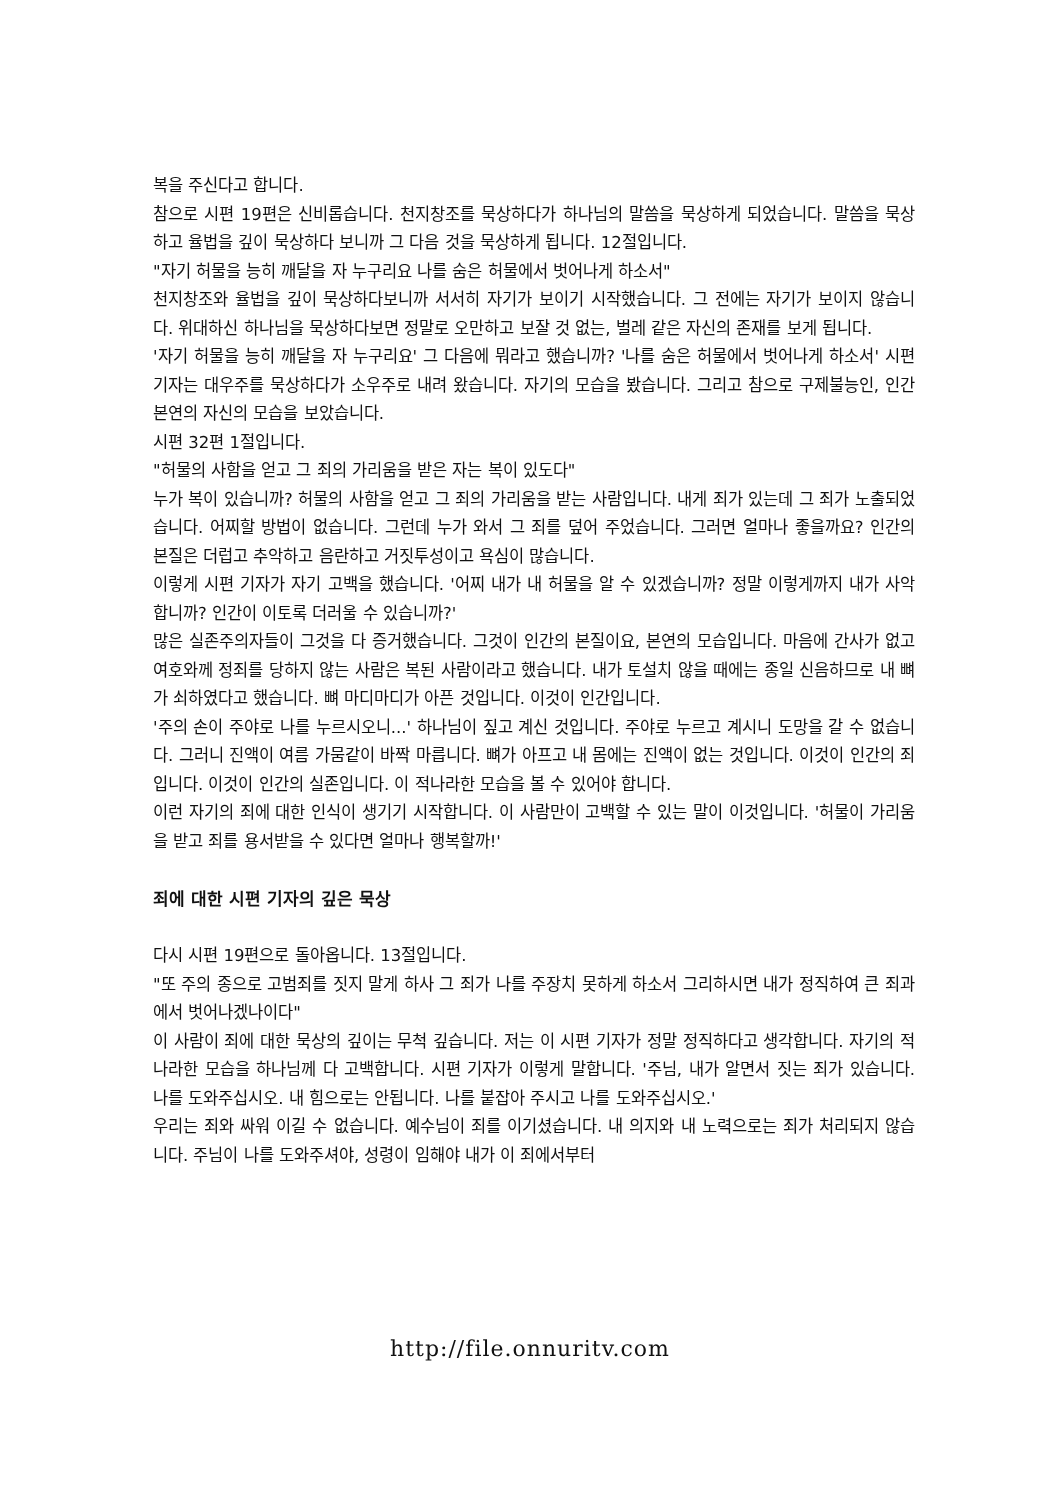복을 주신다고 합니다.
참으로 시편 19편은 신비롭습니다. 천지창조를 묵상하다가 하나님의 말씀을 묵상하게 되었습니다. 말씀을 묵상하고 율법을 깊이 묵상하다 보니까 그 다음 것을 묵상하게 됩니다. 12절입니다.
"자기 허물을 능히 깨달을 자 누구리요 나를 숨은 허물에서 벗어나게 하소서"
천지창조와 율법을 깊이 묵상하다보니까 서서히 자기가 보이기 시작했습니다. 그 전에는 자기가 보이지 않습니다. 위대하신 하나님을 묵상하다보면 정말로 오만하고 보잘 것 없는, 벌레 같은 자신의 존재를 보게 됩니다.
'자기 허물을 능히 깨달을 자 누구리요' 그 다음에 뭐라고 했습니까? '나를 숨은 허물에서 벗어나게 하소서' 시편 기자는 대우주를 묵상하다가 소우주로 내려 왔습니다. 자기의 모습을 봤습니다. 그리고 참으로 구제불능인, 인간 본연의 자신의 모습을 보았습니다.
시편 32편 1절입니다.
"허물의 사함을 얻고 그 죄의 가리움을 받은 자는 복이 있도다"
누가 복이 있습니까? 허물의 사함을 얻고 그 죄의 가리움을 받는 사람입니다. 내게 죄가 있는데 그 죄가 노출되었습니다. 어찌할 방법이 없습니다. 그런데 누가 와서 그 죄를 덮어 주었습니다. 그러면 얼마나 좋을까요? 인간의 본질은 더럽고 추악하고 음란하고 거짓투성이고 욕심이 많습니다.
이렇게 시편 기자가 자기 고백을 했습니다. '어찌 내가 내 허물을 알 수 있겠습니까? 정말 이렇게까지 내가 사악합니까? 인간이 이토록 더러울 수 있습니까?'
많은 실존주의자들이 그것을 다 증거했습니다. 그것이 인간의 본질이요, 본연의 모습입니다. 마음에 간사가 없고 여호와께 정죄를 당하지 않는 사람은 복된 사람이라고 했습니다. 내가 토설치 않을 때에는 종일 신음하므로 내 뼈가 쇠하였다고 했습니다. 뼈 마디마디가 아픈 것입니다. 이것이 인간입니다.
'주의 손이 주야로 나를 누르시오니...' 하나님이 짚고 계신 것입니다. 주야로 누르고 계시니 도망을 갈 수 없습니다. 그러니 진액이 여름 가뭄같이 바짝 마릅니다. 뼈가 아프고 내 몸에는 진액이 없는 것입니다. 이것이 인간의 죄입니다. 이것이 인간의 실존입니다. 이 적나라한 모습을 볼 수 있어야 합니다.
이런 자기의 죄에 대한 인식이 생기기 시작합니다. 이 사람만이 고백할 수 있는 말이 이것입니다. '허물이 가리움을 받고 죄를 용서받을 수 있다면 얼마나 행복할까!'
죄에 대한 시편 기자의 깊은 묵상
다시 시편 19편으로 돌아옵니다. 13절입니다.
"또 주의 종으로 고범죄를 짓지 말게 하사 그 죄가 나를 주장치 못하게 하소서 그리하시면 내가 정직하여 큰 죄과에서 벗어나겠나이다"
이 사람이 죄에 대한 묵상의 깊이는 무척 깊습니다. 저는 이 시편 기자가 정말 정직하다고 생각합니다. 자기의 적나라한 모습을 하나님께 다 고백합니다. 시편 기자가 이렇게 말합니다. '주님, 내가 알면서 짓는 죄가 있습니다. 나를 도와주십시오. 내 힘으로는 안됩니다. 나를 붙잡아 주시고 나를 도와주십시오.'
우리는 죄와 싸워 이길 수 없습니다. 예수님이 죄를 이기셨습니다. 내 의지와 내 노력으로는 죄가 처리되지 않습니다. 주님이 나를 도와주셔야, 성령이 임해야 내가 이 죄에서부터
http://file.onnuritv.com